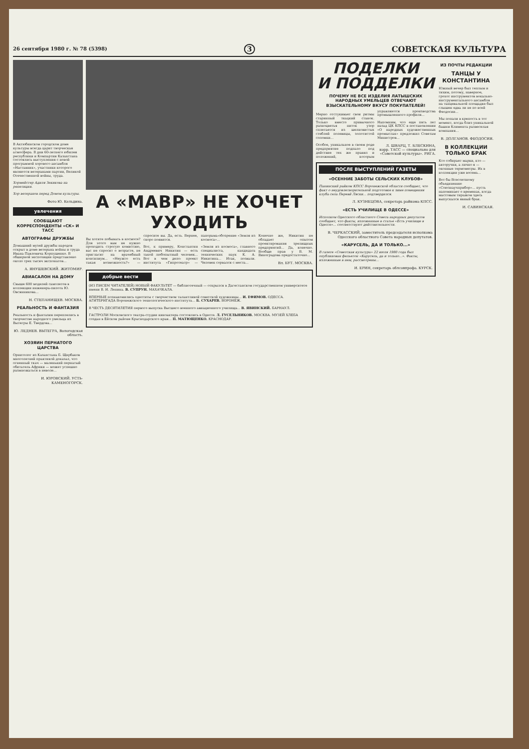26 сентября 1980 г. № 78 (5398) 3 СОВЕТСКАЯ КУЛЬТУРА
В Актюбинском городском доме культуры всегда царит творческая атмосфера. В дни 60-летнего юбилея республики и Компартии Казахстана состоялись выступления с новой программой хорового ансамбля «Наставник», участники которого являются ветеранами партии, Великой Отечественной войны, труда.
Хормейстер Адиля Зекикова на репетиции.
Хор ветеранов перед Домом культуры.
Фото Ю. Кельдина.
увлечения
СООБЩАЮТ КОРРЕСПОНДЕНТЫ «СК» И ТАСС
АВТОГРАФЫ ДРУЖБЫ
Домашний музей дружбы народов открыт в доме ветерана войны и труда Ивана Павловича Корпушенко. В обширной экспозиции представлено около трех тысяч экспонатов...
А. ЯНУШЕВСКИЙ. ЖИТОМИР.
АВИАСАЛОН НА ДОМУ
Свыше 600 моделей самолетов в коллекции инженера-пилота Ю. Овсянникова...
Н. СТЕПАНИЩЕВ. МОСКВА.
РЕАЛЬНОСТЬ И ФАНТАЗИЯ
Реальность и фантазия переплелись в творчестве народного умельца из Вытегры Е. Твердова...
Ю. ЛЕДНЕВ. ВЫТЕГРА, Вологодская область.
ХОЗЯИН ПЕРНАТОГО ЦАРСТВА
Орнитолог из Казахстана Б. Щербаков многолетней практикой доказал, что огненный ткач — маленький пернатый обитатель Африки — может успешно размножаться в неволе...
И. ЮРОВСКИЙ. УСТЬ-КАМЕНОГОРСК.
А «МАВР» НЕ ХОЧЕТ УХОДИТЬ
Вы хотите побывать в космосе? Для этого вам не нужно проходить строгую комиссию, вас не спросят о возрасте, не пригласят на врачебный консилиум... «Неужто есть такая возможность?» — спросите вы. Да, есть. Вернее, скоро появится.
Вот, к примеру, Константин Андреевич Никитин — есть такой любопытный человек... Вот в чем дело: проект института «Гипротеатр» — панорама-обозрение «Земля из космоса»...
«Земля из космоса», главного специалиста, кандидата технических наук К. А. Никитина... Итак, позвали. Человек сорвался с места...
Конечно же, Никитин не обладает опытом проектирования зрелищных предприятий... Да, конечно. Вообще прав у В. М. Виноградова предостаточно...
Вл. БУТ. МОСКВА.
добрые вести
(ИЗ ПИСЕМ ЧИТАТЕЛЕЙ) НОВЫЙ ФАКУЛЬТЕТ — библиотечный — открылся в Дагестанском государственном университете имени В. И. Ленина. В. СУПРУН. МАХАЧКАЛА.
ВПЕРВЫЕ познакомились одесситы с творчеством талантливой советской художницы... И. ЕФИМОВ. ОДЕССА. АГИТБРИГАДА Воронежского технологического института... Б. СУХАРЕВ. ВОРОНЕЖ.
В ЧЕСТЬ ДЕСЯТИЛЕТИЯ первого выпуска Высшего военного авиационного училища... В. ЯВИНСКИЙ. БАРНАУЛ.
ГАСТРОЛИ Московского театра-студии киноактера состоялись в Одессе. Л. ГУСЕЛЬНИКОВ. МОСКВА. МУЗЕЙ ХЛЕБА создан в Ейском районе Краснодарского края... П. МАТЮЩЕНКО. КРАСНОДАР.
ПОДЕЛКИ
И ПОДДЕЛКИ
ПОЧЕМУ НЕ ВСЕ ИЗДЕЛИЯ ЛАТЫШСКИХ НАРОДНЫХ УМЕЛЬЦЕВ ОТВЕЧАЮТ ВЗЫСКАТЕЛЬНОМУ ВКУСУ ПОКУПАТЕЛЕЙ!
Мерно отстукивает свои ритмы старинный ткацкий станок. Только вместо привычного разноцветья ниток узор сплетается из шелковистых стеблей полевицы, золотистой соломки...
Особое, уникальное в своем роде предприятие подпало под действие тех же правил и положений, которым управляются производства промышленного профиля...
Напомним, что еще пять лет назад ЦК КПСС в постановлении «О народных художественных промыслах» предложил Советам Министров...
Л. ШВАРЦ, Т. БЛЕСКИНА, корр. ТАСС — специально для «Советской культуры». РИГА.
ПОСЛЕ ВЫСТУПЛЕНИЙ ГАЗЕТЫ
«ОСЕННИЕ ЗАБОТЫ СЕЛЬСКИХ КЛУБОВ»
Панинский райком КПСС Воронежской области сообщает, что факт о неудовлетворительной подготовке к зиме помещения клуба села Перевй Ляски... подтвердился.
Л. КУЗНЕЦОВА, секретарь райкома КПСС.
«ЕСТЬ УЧИЛИЩЕ В ОДЕССЕ»
Исполком Одесского областного Совета народных депутатов сообщает, что факты, изложенные в статье «Есть училище в Одессе»... соответствуют действительности.
В. ЧЕРКАССКИЙ, заместитель председателя исполкома Одесского областного Совета народных депутатов.
«КАРУСЕЛЬ, ДА И ТОЛЬКО...»
В газете «Советская культура» 22 июля 1980 года был опубликован фельетон «Карусель, да и только...». Факты, изложенные в нем, рассмотрены...
И. ЕРИН, секретарь облсовпрофа. КУРСК.
ИЗ ПОЧТЫ РЕДАКЦИИ
ТАНЦЫ У КОНСТАНТИНА
Южный вечер был теплым и тихим, потому, наверное, грохот инструментов вокально-инструментального ансамбля на танцевальной площадке был слышен едва ли не по всей Феодосии...
Мы попали в крепость в тот момент, когда близ уникальной башни Климента развеселая компания...
В. ДОЛГАНОВ. ФЕОДОСИЯ.
В КОЛЛЕКЦИИ ТОЛЬКО БРАК
Кто собирает марки, кто — авторучки, а лично я — оконные термометры. Их в коллекции уже восемь...
Вот бы Всесоюзному объединению «Союзнаучприбор»... пусть напоминает о временах, когда массовым тиражом здесь выпускался явный брак.
И. САВИНСКАЯ.